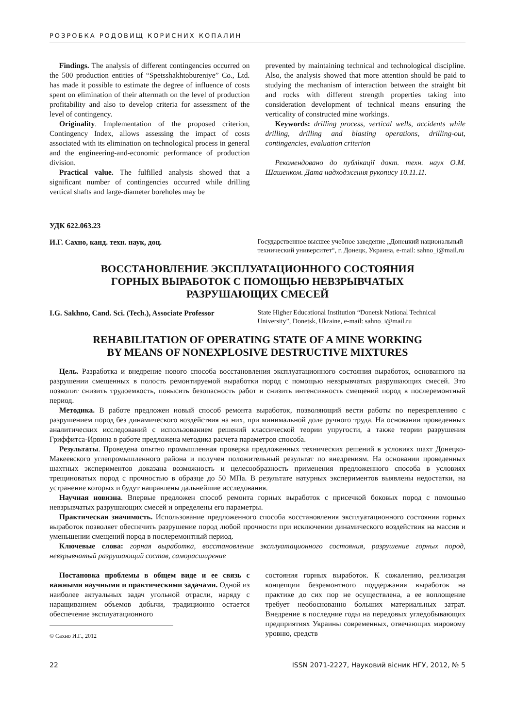РОЗРОБКА РОДОВИЩ КОРИСНИХ КОПАЛИН
Findings. The analysis of different contingencies occurred on the 500 production entities of “Spetsshakhtobureniye” Co., Ltd. has made it possible to estimate the degree of influence of costs spent on elimination of their aftermath on the level of production profitability and also to develop criteria for assessment of the level of contingency.
Originality. Implementation of the proposed criterion, Contingency Index, allows assessing the impact of costs associated with its elimination on technological process in general and the engineering-and-economic performance of production division.
Practical value. The fulfilled analysis showed that a significant number of contingencies occurred while drilling vertical shafts and large-diameter boreholes may be
prevented by maintaining technical and technological discipline. Also, the analysis showed that more attention should be paid to studying the mechanism of interaction between the straight bit and rocks with different strength properties taking into consideration development of technical means ensuring the verticality of constructed mine workings.
Keywords: drilling process, vertical wells, accidents while drilling, drilling and blasting operations, drilling-out, contingencies, evaluation criterion
Рекомендовано до публікації докт. техн. наук О.М. Шашенком. Дата надходження рукопису 10.11.11.
УДК 622.063.23
И.Г. Сахно, канд. техн. наук, доц.
Государственное высшее учебное заведение „Донецкий национальный технический университет“, г. Донецк, Украина, e-mail: sahno_i@mail.ru
ВОССТАНОВЛЕНИЕ ЭКСПЛУАТАЦИОННОГО СОСТОЯНИЯ
ГОРНЫХ ВЫРАБОТОК С ПОМОЩЬЮ НЕВЗРЫВЧАТЫХ
РАЗРУШАЮЩИХ СМЕСЕЙ
I.G. Sakhno, Cand. Sci. (Tech.), Associate Professor
State Higher Educational Institution “Donetsk National Technical University”, Donetsk, Ukraine, e-mail: sahno_i@mail.ru
REHABILITATION OF OPERATING STATE OF A MINE WORKING
BY MEANS OF NONEXPLOSIVE DESTRUCTIVE MIXTURES
Цель. Разработка и внедрение нового способа восстановления эксплуатационного состояния выработок, основанного на разрушении смещенных в полость ремонтируемой выработки пород с помощью невзрывчатых разрушающих смесей. Это позволит снизить трудоемкость, повысить безопасность работ и снизить интенсивность смещений пород в послеремонтный период.
Методика. В работе предложен новый способ ремонта выработок, позволяющий вести работы по перекреплению с разрушением пород без динамического воздействия на них, при минимальной доле ручного труда. На основании проведенных аналитических исследований с использованием решений классической теории упругости, а также теории разрушения Гриффитса-Ирвина в работе предложена методика расчета параметров способа.
Результаты. Проведена опытно промышленная проверка предложенных технических решений в условиях шахт Донецко-Макеевского углепромышленного района и получен положительный результат по внедрениям. На основании проведенных шахтных экспериментов доказана возможность и целесообразность применения предложенного способа в условиях трещиноватых пород с прочностью в образце до 50 МПа. В результате натурных экспериментов выявлены недостатки, на устранение которых и будут направлены дальнейшие исследования.
Научная новизна. Впервые предложен способ ремонта горных выработок с присечкой боковых пород с помощью невзрывчатых разрушающих смесей и определены его параметры.
Практическая значимость. Использование предложенного способа восстановления эксплуатационного состояния горных выработок позволяет обеспечить разрушение пород любой прочности при исключении динамического воздействия на массив и уменьшении смещений пород в послеремонтный период.
Ключевые слова: горная выработка, восстановление эксплуатационного состояния, разрушение горных пород, невзрывчатый разрушающий состав, саморасширение
Постановка проблемы в общем виде и ее связь с важными научными и практическими задачами. Одной из наиболее актуальных задач угольной отрасли, наряду с наращиванием объемов добычи, традиционно остается обеспечение эксплуатационного
© Сахно И.Г., 2012
состояния горных выработок. К сожалению, реализация концепции безремонтного поддержания выработок на практике до сих пор не осуществлена, а ее воплощение требует необоснованно больших материальных затрат. Внедрение в последние годы на передовых угледобывающих предприятиях Украины современных, отвечающих мировому уровню, средств
22 ISSN 2071-2227, Науковий вісник НГУ, 2012, № 5